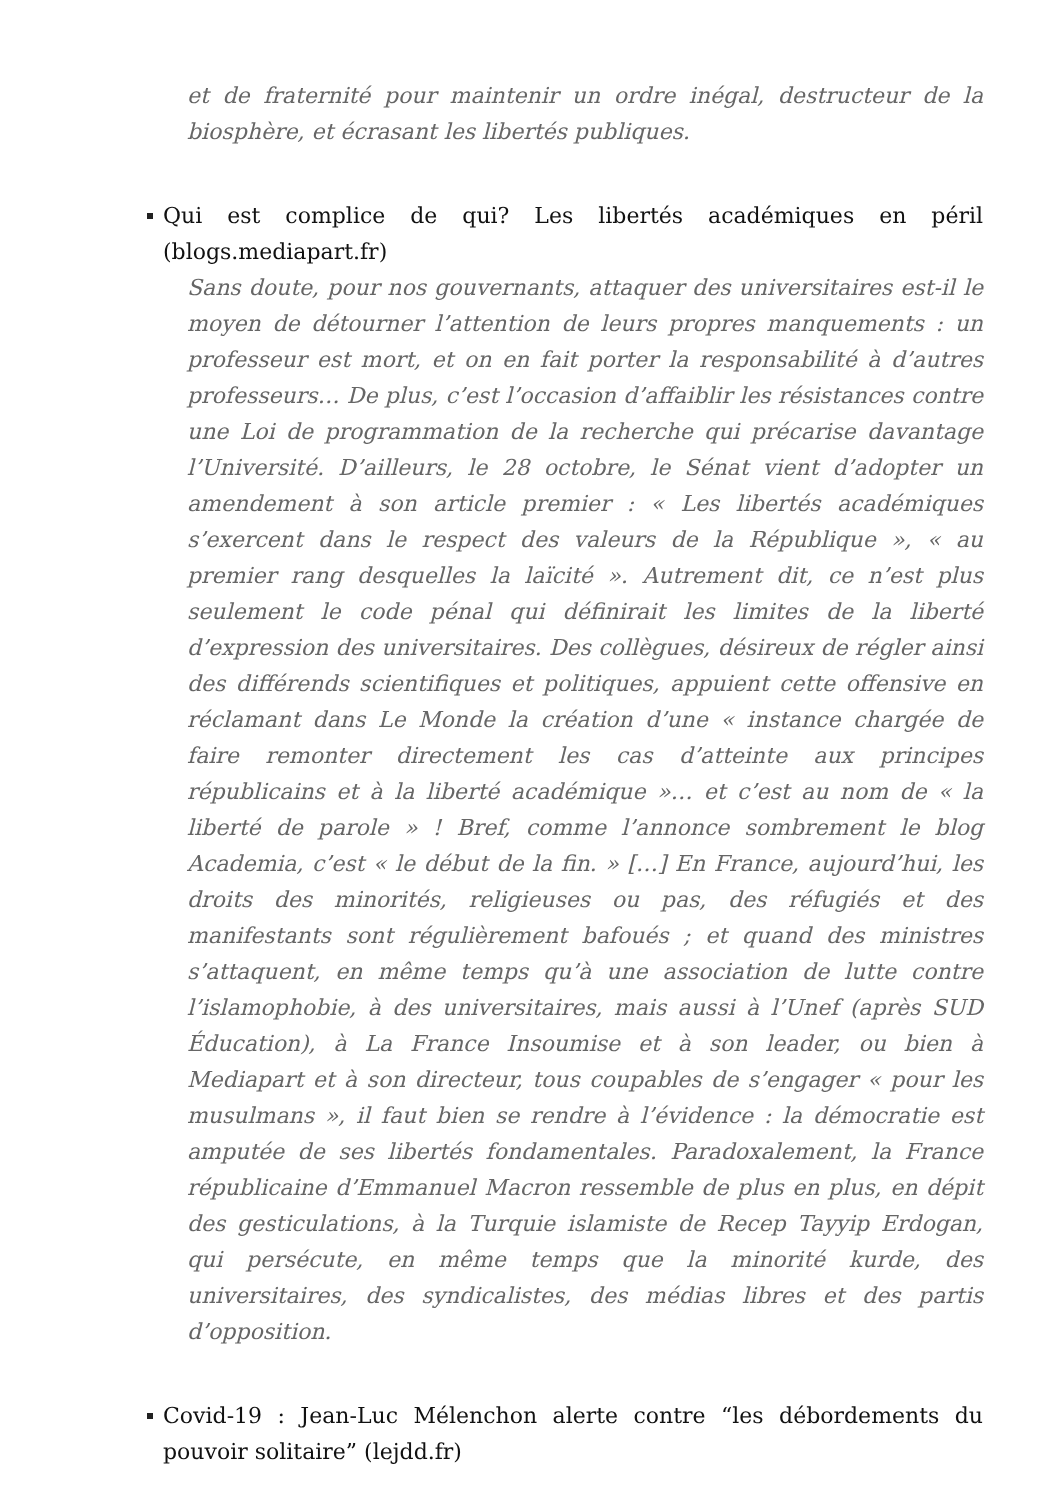et de fraternité pour maintenir un ordre inégal, destructeur de la biosphère, et écrasant les libertés publiques.
Qui est complice de qui? Les libertés académiques en péril (blogs.mediapart.fr)
Sans doute, pour nos gouvernants, attaquer des universitaires est-il le moyen de détourner l’attention de leurs propres manquements : un professeur est mort, et on en fait porter la responsabilité à d’autres professeurs… De plus, c’est l’occasion d’affaiblir les résistances contre une Loi de programmation de la recherche qui précarise davantage l’Université. D’ailleurs, le 28 octobre, le Sénat vient d’adopter un amendement à son article premier : « Les libertés académiques s’exercent dans le respect des valeurs de la République », « au premier rang desquelles la laïcité ». Autrement dit, ce n’est plus seulement le code pénal qui définirait les limites de la liberté d’expression des universitaires. Des collègues, désireux de régler ainsi des différends scientifiques et politiques, appuient cette offensive en réclamant dans Le Monde la création d’une « instance chargée de faire remonter directement les cas d’atteinte aux principes républicains et à la liberté académique »… et c’est au nom de « la liberté de parole » ! Bref, comme l’annonce sombrement le blog Academia, c’est « le début de la fin. » […] En France, aujourd’hui, les droits des minorités, religieuses ou pas, des réfugiés et des manifestants sont régulièrement bafoués ; et quand des ministres s’attaquent, en même temps qu’à une association de lutte contre l’islamophobie, à des universitaires, mais aussi à l’Unef (après SUD Éducation), à La France Insoumise et à son leader, ou bien à Mediapart et à son directeur, tous coupables de s’engager « pour les musulmans », il faut bien se rendre à l’évidence : la démocratie est amputée de ses libertés fondamentales. Paradoxalement, la France républicaine d’Emmanuel Macron ressemble de plus en plus, en dépit des gesticulations, à la Turquie islamiste de Recep Tayyip Erdogan, qui persécute, en même temps que la minorité kurde, des universitaires, des syndicalistes, des médias libres et des partis d’opposition.
Covid-19 : Jean-Luc Mélenchon alerte contre “les débordements du pouvoir solitaire” (lejdd.fr)